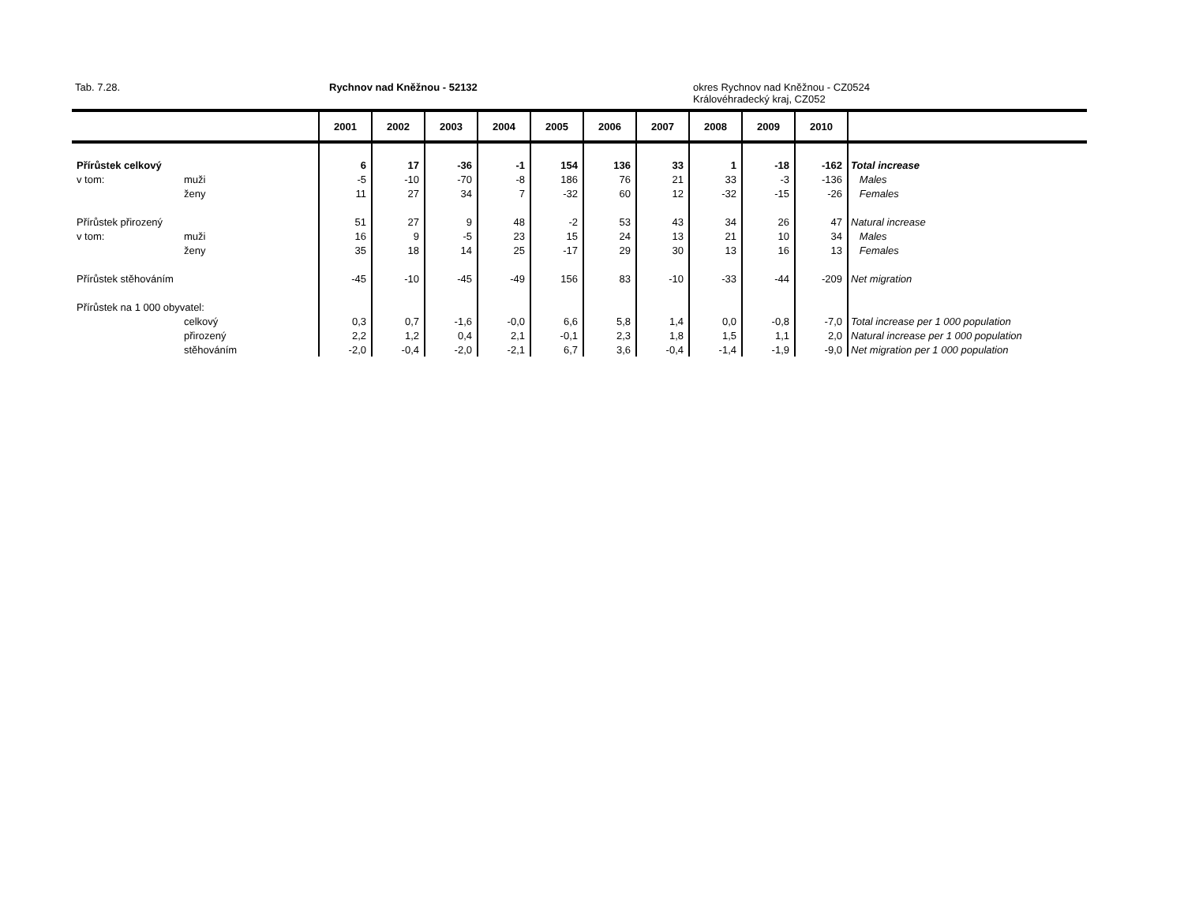Tab. 7.28. Rychnov nad Kněžnou - 52132
okres Rychnov nad Kněžnou - CZ0524
Královéhradecký kraj, CZ052
| | | 2001 | 2002 | 2003 | 2004 | 2005 | 2006 | 2007 | 2008 | 2009 | 2010 | |
| --- | --- | --- | --- | --- | --- | --- | --- | --- | --- | --- | --- | --- |
| Přírůstek celkový | | 6 | 17 | -36 | -1 | 154 | 136 | 33 | 1 | -18 | -162 | Total increase |
| v tom: | muži | -5 | -10 | -70 | -8 | 186 | 76 | 21 | 33 | -3 | -136 | Males |
| | ženy | 11 | 27 | 34 | 7 | -32 | 60 | 12 | -32 | -15 | -26 | Females |
| Přírůstek přirozený | | 51 | 27 | 9 | 48 | -2 | 53 | 43 | 34 | 26 | 47 | Natural increase |
| v tom: | muži | 16 | 9 | -5 | 23 | 15 | 24 | 13 | 21 | 10 | 34 | Males |
| | ženy | 35 | 18 | 14 | 25 | -17 | 29 | 30 | 13 | 16 | 13 | Females |
| Přírůstek stěhováním | | -45 | -10 | -45 | -49 | 156 | 83 | -10 | -33 | -44 | -209 | Net migration |
| Přírůstek na 1 000 obyvatel: | | | | | | | | | | | | |
| | celkový | 0,3 | 0,7 | -1,6 | -0,0 | 6,6 | 5,8 | 1,4 | 0,0 | -0,8 | -7,0 | Total increase per 1 000 population |
| | přirozený | 2,2 | 1,2 | 0,4 | 2,1 | -0,1 | 2,3 | 1,8 | 1,5 | 1,1 | 2,0 | Natural increase per 1 000 population |
| | stěhováním | -2,0 | -0,4 | -2,0 | -2,1 | 6,7 | 3,6 | -0,4 | -1,4 | -1,9 | -9,0 | Net migration per 1 000 population |